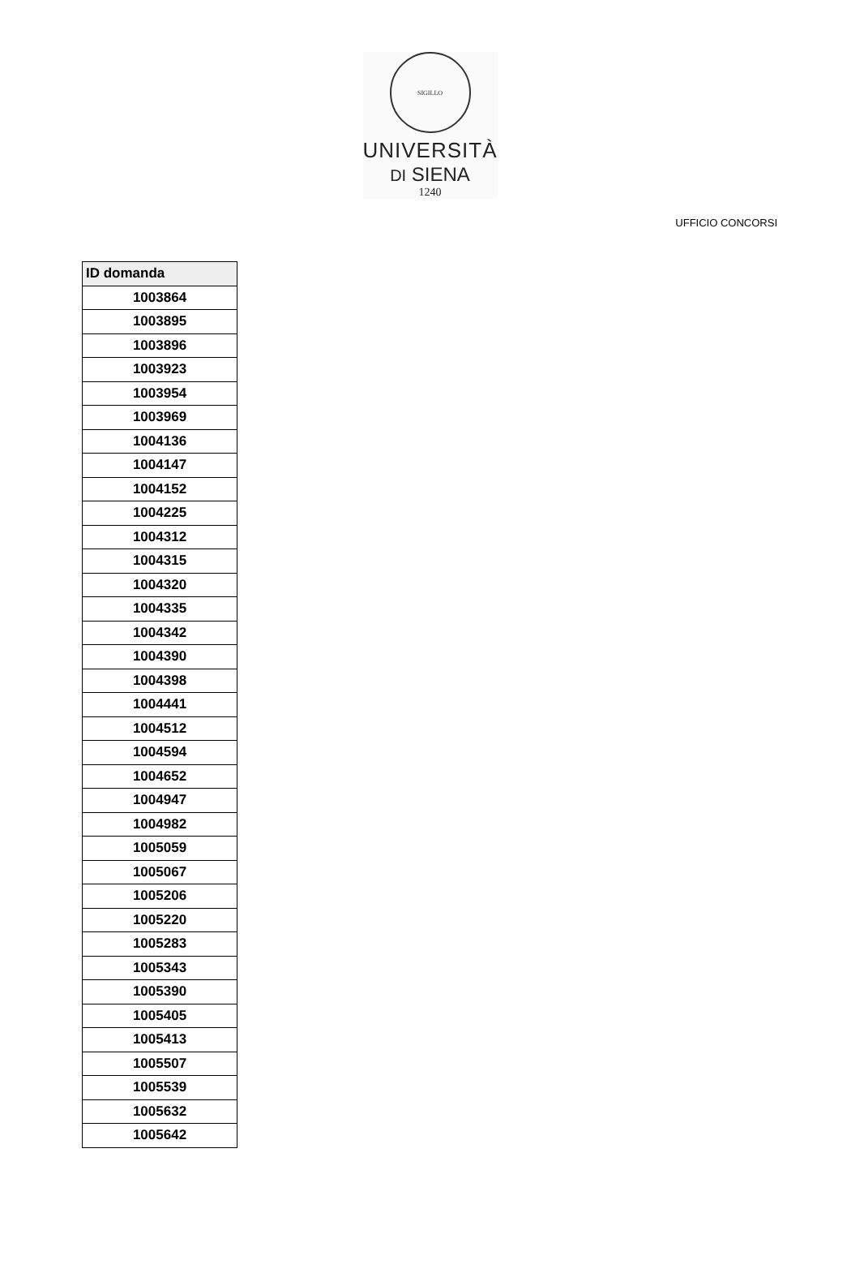SIGILLO
UNIVERSITÀ
DI SIENA
1240
UFFICIO CONCORSI
| ID domanda |
| --- |
| 1003864 |
| 1003895 |
| 1003896 |
| 1003923 |
| 1003954 |
| 1003969 |
| 1004136 |
| 1004147 |
| 1004152 |
| 1004225 |
| 1004312 |
| 1004315 |
| 1004320 |
| 1004335 |
| 1004342 |
| 1004390 |
| 1004398 |
| 1004441 |
| 1004512 |
| 1004594 |
| 1004652 |
| 1004947 |
| 1004982 |
| 1005059 |
| 1005067 |
| 1005206 |
| 1005220 |
| 1005283 |
| 1005343 |
| 1005390 |
| 1005405 |
| 1005413 |
| 1005507 |
| 1005539 |
| 1005632 |
| 1005642 |